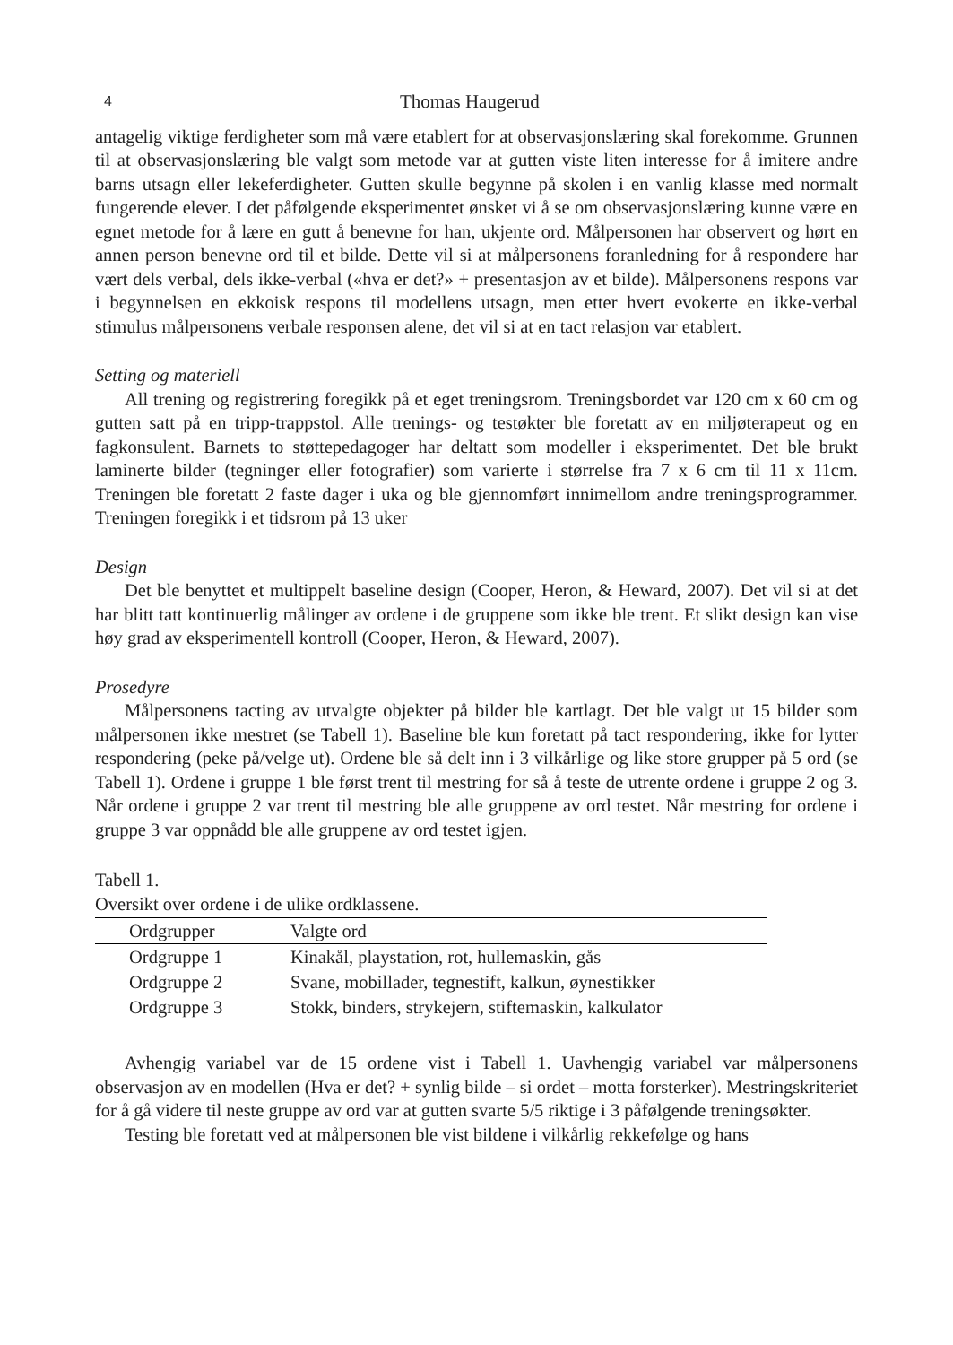4 Thomas Haugerud
antagelig viktige ferdigheter som må være etablert for at observasjonslæring skal forekomme. Grunnen til at observasjonslæring ble valgt som metode var at gutten viste liten interesse for å imitere andre barns utsagn eller lekeferdigheter. Gutten skulle begynne på skolen i en vanlig klasse med normalt fungerende elever. I det påfølgende eksperimentet ønsket vi å se om observasjonslæring kunne være en egnet metode for å lære en gutt å benevne for han, ukjente ord. Målpersonen har observert og hørt en annen person benevne ord til et bilde. Dette vil si at målpersonens foranledning for å respondere har vært dels verbal, dels ikke-verbal («hva er det?» + presentasjon av et bilde). Målpersonens respons var i begynnelsen en ekkoisk respons til modellens utsagn, men etter hvert evokerte en ikke-verbal stimulus målpersonens verbale responsen alene, det vil si at en tact relasjon var etablert.
Setting og materiell
All trening og registrering foregikk på et eget treningsrom. Treningsbordet var 120 cm x 60 cm og gutten satt på en tripp-trappstol. Alle trenings- og testøkter ble foretatt av en miljøterapeut og en fagkonsulent. Barnets to støttepedagoger har deltatt som modeller i eksperimentet. Det ble brukt laminerte bilder (tegninger eller fotografier) som varierte i størrelse fra 7 x 6 cm til 11 x 11cm. Treningen ble foretatt 2 faste dager i uka og ble gjennomført innimellom andre treningsprogrammer. Treningen foregikk i et tidsrom på 13 uker
Design
Det ble benyttet et multippelt baseline design (Cooper, Heron, & Heward, 2007). Det vil si at det har blitt tatt kontinuerlig målinger av ordene i de gruppene som ikke ble trent. Et slikt design kan vise høy grad av eksperimentell kontroll (Cooper, Heron, & Heward, 2007).
Prosedyre
Målpersonens tacting av utvalgte objekter på bilder ble kartlagt. Det ble valgt ut 15 bilder som målpersonen ikke mestret (se Tabell 1). Baseline ble kun foretatt på tact respondering, ikke for lytter respondering (peke på/velge ut). Ordene ble så delt inn i 3 vilkårlige og like store grupper på 5 ord (se Tabell 1). Ordene i gruppe 1 ble først trent til mestring for så å teste de utrente ordene i gruppe 2 og 3. Når ordene i gruppe 2 var trent til mestring ble alle gruppene av ord testet. Når mestring for ordene i gruppe 3 var oppnådd ble alle gruppene av ord testet igjen.
Tabell 1.
Oversikt over ordene i de ulike ordklassene.
| Ordgrupper | Valgte ord |
| --- | --- |
| Ordgruppe 1 | Kinakål, playstation, rot, hullemaskin, gås |
| Ordgruppe 2 | Svane, mobillader, tegnestift, kalkun, øynestikker |
| Ordgruppe 3 | Stokk, binders, strykejern, stiftemaskin, kalkulator |
Avhengig variabel var de 15 ordene vist i Tabell 1. Uavhengig variabel var målpersonens observasjon av en modellen (Hva er det? + synlig bilde – si ordet – motta forsterker). Mestringskriteriet for å gå videre til neste gruppe av ord var at gutten svarte 5/5 riktige i 3 påfølgende treningsøkter.
Testing ble foretatt ved at målpersonen ble vist bildene i vilkårlig rekkefølge og hans